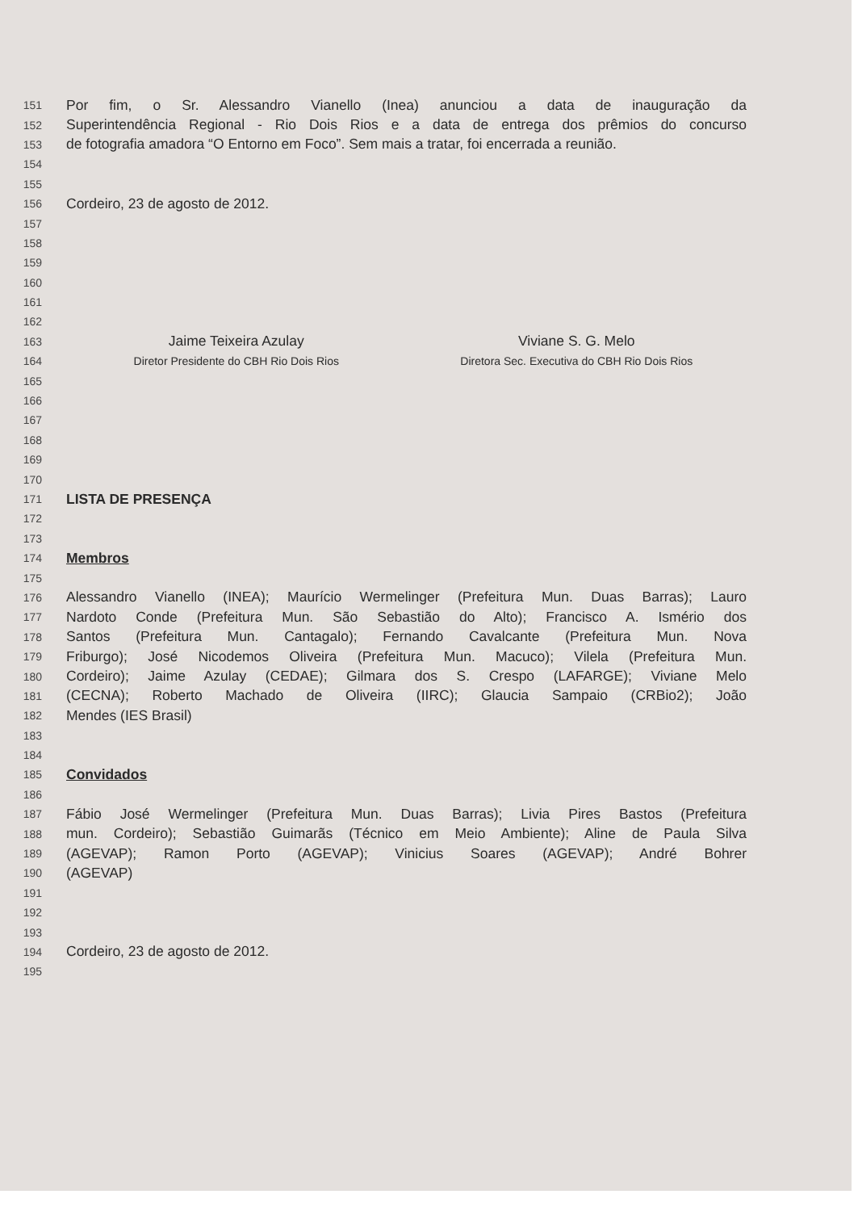151 Por fim, o Sr. Alessandro Vianello (Inea) anunciou a data de inauguração da
152 Superintendência Regional - Rio Dois Rios e a data de entrega dos prêmios do concurso
153 de fotografia amadora “O Entorno em Foco”. Sem mais a tratar, foi encerrada a reunião.
154
155
156 Cordeiro, 23 de agosto de 2012.
157
158
159
160
161
162
163
Jaime Teixeira Azulay Viviane S. G. Melo
164
Diretor Presidente do CBH Rio Dois Rios
Diretora Sec. Executiva do CBH Rio Dois Rios
165
166
167
168
169
170
171 LISTA DE PRESENÇA
172
173
174 Membros
175
176 Alessandro Vianello (INEA); Maurício Wermelinger (Prefeitura Mun. Duas Barras); Lauro
177 Nardoto Conde (Prefeitura Mun. São Sebastião do Alto); Francisco A. Ismério dos
178 Santos (Prefeitura Mun. Cantagalo); Fernando Cavalcante (Prefeitura Mun. Nova
179 Friburgo); José Nicodemos Oliveira (Prefeitura Mun. Macuco); Vilela (Prefeitura Mun.
180 Cordeiro); Jaime Azulay (CEDAE); Gilmara dos S. Crespo (LAFARGE); Viviane Melo
181 (CECNA); Roberto Machado de Oliveira (IIRC); Glaucia Sampaio (CRBio2); João
182 Mendes (IES Brasil)
183
184
185 Convidados
186
187 Fábio José Wermelinger (Prefeitura Mun. Duas Barras); Livia Pires Bastos (Prefeitura
188 mun. Cordeiro); Sebastião Guimarãs (Técnico em Meio Ambiente); Aline de Paula Silva
189 (AGEVAP); Ramon Porto (AGEVAP); Vinicius Soares (AGEVAP); André Bohrer
190 (AGEVAP)
191
192
193
194 Cordeiro, 23 de agosto de 2012.
195